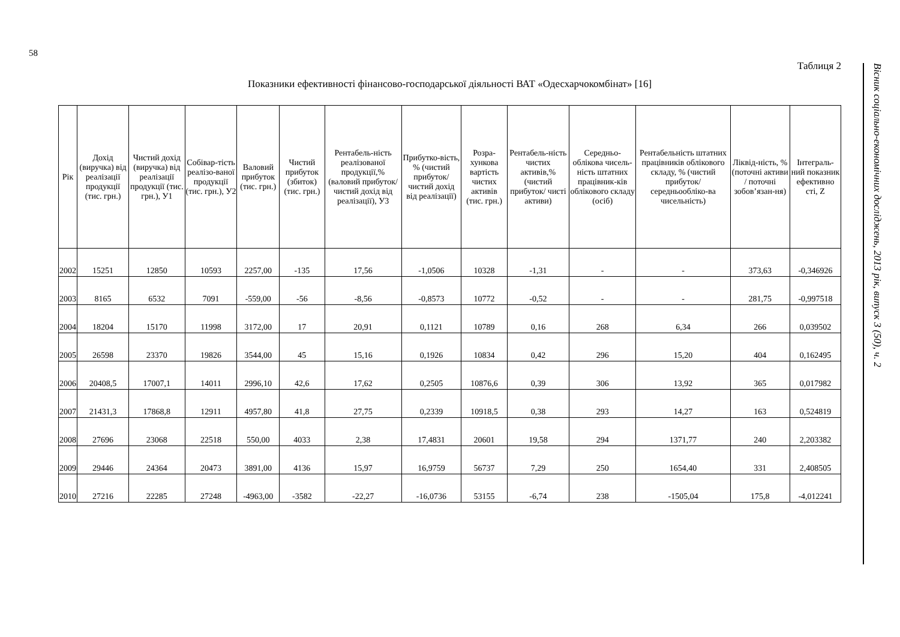58
Таблиця 2
Показники ефективності фінансово-господарської діяльності ВАТ «Одесхарчокомбінат» [16]
| Рік | Дохід (виручка) від реалізації продукції (тис. грн.) | Чистий дохід (виручка) від реалізації продукції (тис. грн.), У1 | Собівар-тість реалізо-ваної продукції (тис. грн.), У2 | Валовий прибуток (тис. грн.) | Чистий прибуток (збиток) (тис. грн.) | Рентабель-ність реалізованої продукції,% (валовий прибуток/ чистий дохід від реалізації), У3 | Прибутко-вість, % (чистий прибуток/ чистий дохід від реалізації) | Розра-хункова вартість чистих активів (тис. грн.) | Рентабель-ність чистих активів,% (чистий прибуток/ чисті активи) | Середньо-облікова чисель-ність штатних працівник-ків облікового складу (осіб) | Рентабельність штатних працівників облікового складу, % (чистий прибуток/ середньооблiко-ва чисельність) | Ліквід-ність, % (поточні активи / поточні зобов’язан-ня) | Інтеграль-ний показник ефективно сті, Z |
| --- | --- | --- | --- | --- | --- | --- | --- | --- | --- | --- | --- | --- | --- |
| 2002 | 15251 | 12850 | 10593 | 2257,00 | -135 | 17,56 | -1,0506 | 10328 | -1,31 | - | - | 373,63 | -0,346926 |
| 2003 | 8165 | 6532 | 7091 | -559,00 | -56 | -8,56 | -0,8573 | 10772 | -0,52 | - | - | 281,75 | -0,997518 |
| 2004 | 18204 | 15170 | 11998 | 3172,00 | 17 | 20,91 | 0,1121 | 10789 | 0,16 | 268 | 6,34 | 266 | 0,039502 |
| 2005 | 26598 | 23370 | 19826 | 3544,00 | 45 | 15,16 | 0,1926 | 10834 | 0,42 | 296 | 15,20 | 404 | 0,162495 |
| 2006 | 20408,5 | 17007,1 | 14011 | 2996,10 | 42,6 | 17,62 | 0,2505 | 10876,6 | 0,39 | 306 | 13,92 | 365 | 0,017982 |
| 2007 | 21431,3 | 17868,8 | 12911 | 4957,80 | 41,8 | 27,75 | 0,2339 | 10918,5 | 0,38 | 293 | 14,27 | 163 | 0,524819 |
| 2008 | 27696 | 23068 | 22518 | 550,00 | 4033 | 2,38 | 17,4831 | 20601 | 19,58 | 294 | 1371,77 | 240 | 2,203382 |
| 2009 | 29446 | 24364 | 20473 | 3891,00 | 4136 | 15,97 | 16,9759 | 56737 | 7,29 | 250 | 1654,40 | 331 | 2,408505 |
| 2010 | 27216 | 22285 | 27248 | -4963,00 | -3582 | -22,27 | -16,0736 | 53155 | -6,74 | 238 | -1505,04 | 175,8 | -4,012241 |
Вісник соціально-економічних досліджень, 2013 рік, випуск 3 (50), ч. 2